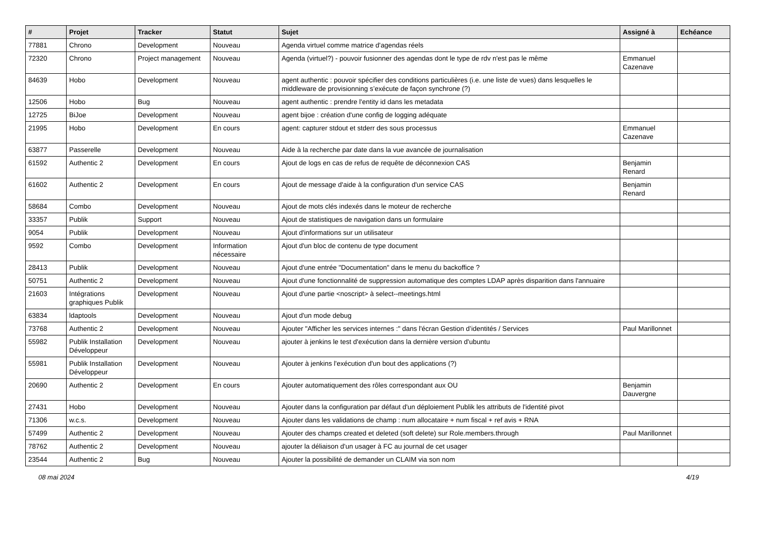| # | Projet | Tracker | Statut | Sujet | Assigné à | Echéance |
| --- | --- | --- | --- | --- | --- | --- |
| 77881 | Chrono | Development | Nouveau | Agenda virtuel comme matrice d'agendas réels | | |
| 72320 | Chrono | Project management | Nouveau | Agenda (virtuel?) - pouvoir fusionner des agendas dont le type de rdv n'est pas le même | Emmanuel Cazenave | |
| 84639 | Hobo | Development | Nouveau | agent authentic : pouvoir spécifier des conditions particulières (i.e. une liste de vues) dans lesquelles le middleware de provisionning s’exécute de façon synchrone (?) | | |
| 12506 | Hobo | Bug | Nouveau | agent authentic : prendre l'entity id dans les metadata | | |
| 12725 | BiJoe | Development | Nouveau | agent bijoe : création d'une config de logging adéquate | | |
| 21995 | Hobo | Development | En cours | agent: capturer stdout et stderr des sous processus | Emmanuel Cazenave | |
| 63877 | Passerelle | Development | Nouveau | Aide à la recherche par date dans la vue avancée de journalisation | | |
| 61592 | Authentic 2 | Development | En cours | Ajout de logs en cas de refus de requête de déconnexion CAS | Benjamin Renard | |
| 61602 | Authentic 2 | Development | En cours | Ajout de message d'aide à la configuration d'un service CAS | Benjamin Renard | |
| 58684 | Combo | Development | Nouveau | Ajout de mots clés indexés dans le moteur de recherche | | |
| 33357 | Publik | Support | Nouveau | Ajout de statistiques de navigation dans un formulaire | | |
| 9054 | Publik | Development | Nouveau | Ajout d'informations sur un utilisateur | | |
| 9592 | Combo | Development | Information nécessaire | Ajout d'un bloc de contenu de type document | | |
| 28413 | Publik | Development | Nouveau | Ajout d'une entrée "Documentation" dans le menu du backoffice ? | | |
| 50751 | Authentic 2 | Development | Nouveau | Ajout d'une fonctionnalité de suppression automatique des comptes LDAP après disparition dans l'annuaire | | |
| 21603 | Intégrations graphiques Publik | Development | Nouveau | Ajout d'une partie <noscript> à select--meetings.html | | |
| 63834 | ldaptools | Development | Nouveau | Ajout d'un mode debug | | |
| 73768 | Authentic 2 | Development | Nouveau | Ajouter "Afficher les services internes :" dans l'écran Gestion d’identités / Services | Paul Marillonnet | |
| 55982 | Publik Installation Développeur | Development | Nouveau | ajouter à jenkins le test d'exécution dans la dernière version d'ubuntu | | |
| 55981 | Publik Installation Développeur | Development | Nouveau | Ajouter à jenkins l'exécution d'un bout des applications (?) | | |
| 20690 | Authentic 2 | Development | En cours | Ajouter automatiquement des rôles correspondant aux OU | Benjamin Dauvergne | |
| 27431 | Hobo | Development | Nouveau | Ajouter dans la configuration par défaut d'un déploiement Publik les attributs de l'identité pivot | | |
| 71306 | w.c.s. | Development | Nouveau | Ajouter dans les validations de champ : num allocataire + num fiscal + ref avis + RNA | | |
| 57499 | Authentic 2 | Development | Nouveau | Ajouter des champs created et deleted (soft delete) sur Role.members.through | Paul Marillonnet | |
| 78762 | Authentic 2 | Development | Nouveau | ajouter la déliaison d'un usager à FC au journal de cet usager | | |
| 23544 | Authentic 2 | Bug | Nouveau | Ajouter la possibilité de demander un CLAIM via son nom | | |
08 mai 2024 4/19